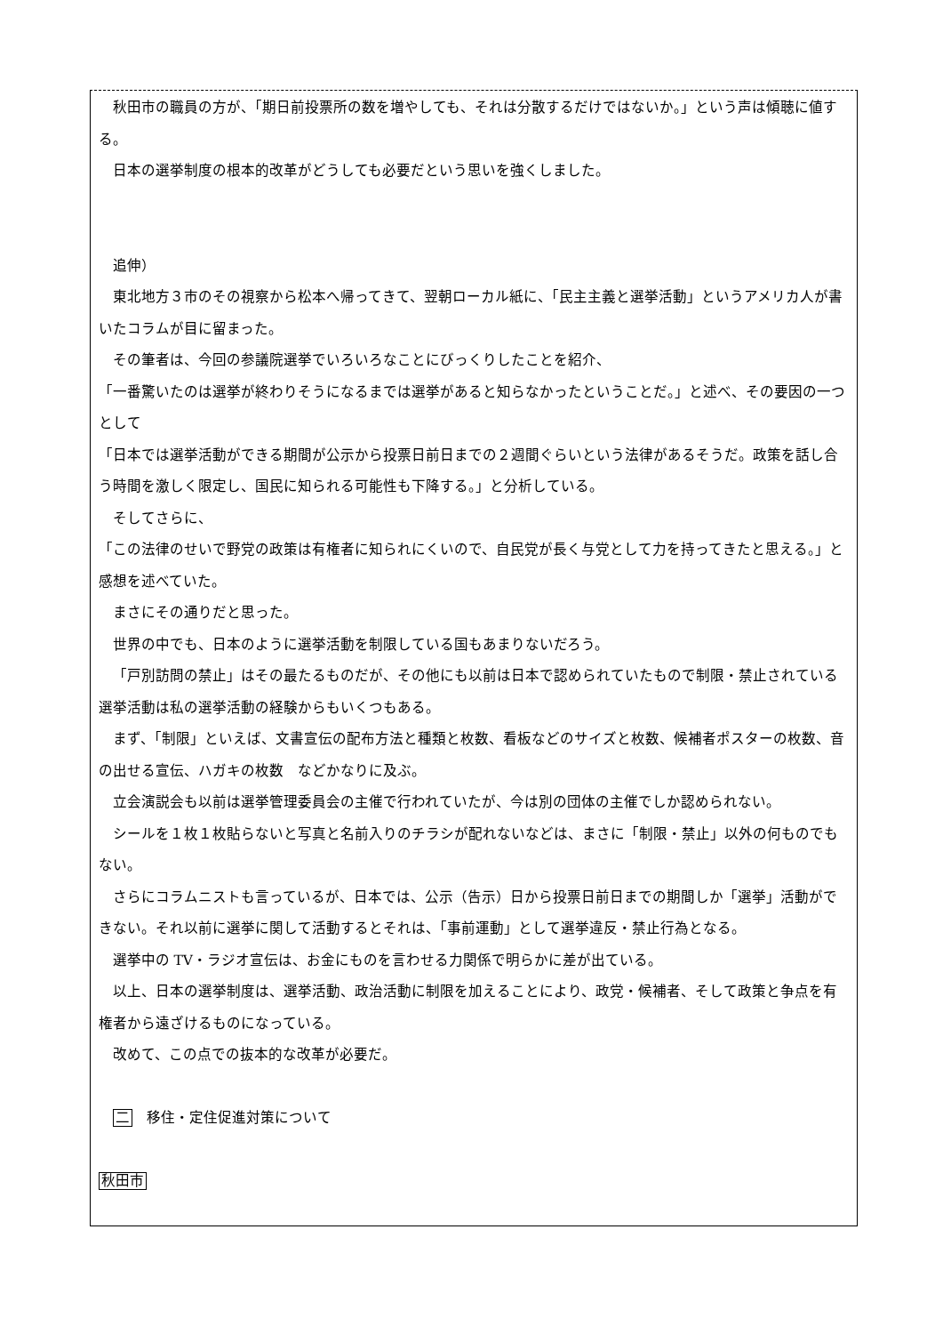秋田市の職員の方が、「期日前投票所の数を増やしても、それは分散するだけではないか。」という声は傾聴に値する。
日本の選挙制度の根本的改革がどうしても必要だという思いを強くしました。
追伸）
東北地方３市のその視察から松本へ帰ってきて、翌朝ローカル紙に、「民主主義と選挙活動」というアメリカ人が書いたコラムが目に留まった。
その筆者は、今回の参議院選挙でいろいろなことにびっくりしたことを紹介、
「一番驚いたのは選挙が終わりそうになるまでは選挙があると知らなかったということだ。」と述べ、その要因の一つとして
「日本では選挙活動ができる期間が公示から投票日前日までの２週間ぐらいという法律があるそうだ。政策を話し合う時間を激しく限定し、国民に知られる可能性も下降する。」と分析している。
そしてさらに、
「この法律のせいで野党の政策は有権者に知られにくいので、自民党が長く与党として力を持ってきたと思える。」と感想を述べていた。
まさにその通りだと思った。
世界の中でも、日本のように選挙活動を制限している国もあまりないだろう。
「戸別訪問の禁止」はその最たるものだが、その他にも以前は日本で認められていたもので制限・禁止されている選挙活動は私の選挙活動の経験からもいくつもある。
まず、「制限」といえば、文書宣伝の配布方法と種類と枚数、看板などのサイズと枚数、候補者ポスターの枚数、音の出せる宣伝、ハガキの枚数　などかなりに及ぶ。
立会演説会も以前は選挙管理委員会の主催で行われていたが、今は別の団体の主催でしか認められない。
シールを１枚１枚貼らないと写真と名前入りのチラシが配れないなどは、まさに「制限・禁止」以外の何ものでもない。
さらにコラムニストも言っているが、日本では、公示（告示）日から投票日前日までの期間しか「選挙」活動ができない。それ以前に選挙に関して活動するとそれは、「事前運動」として選挙違反・禁止行為となる。
選挙中の TV・ラジオ宣伝は、お金にものを言わせる力関係で明らかに差が出ている。
以上、日本の選挙制度は、選挙活動、政治活動に制限を加えることにより、政党・候補者、そして政策と争点を有権者から遠ざけるものになっている。
改めて、この点での抜本的な改革が必要だ。
二　移住・定住促進対策について
秋田市